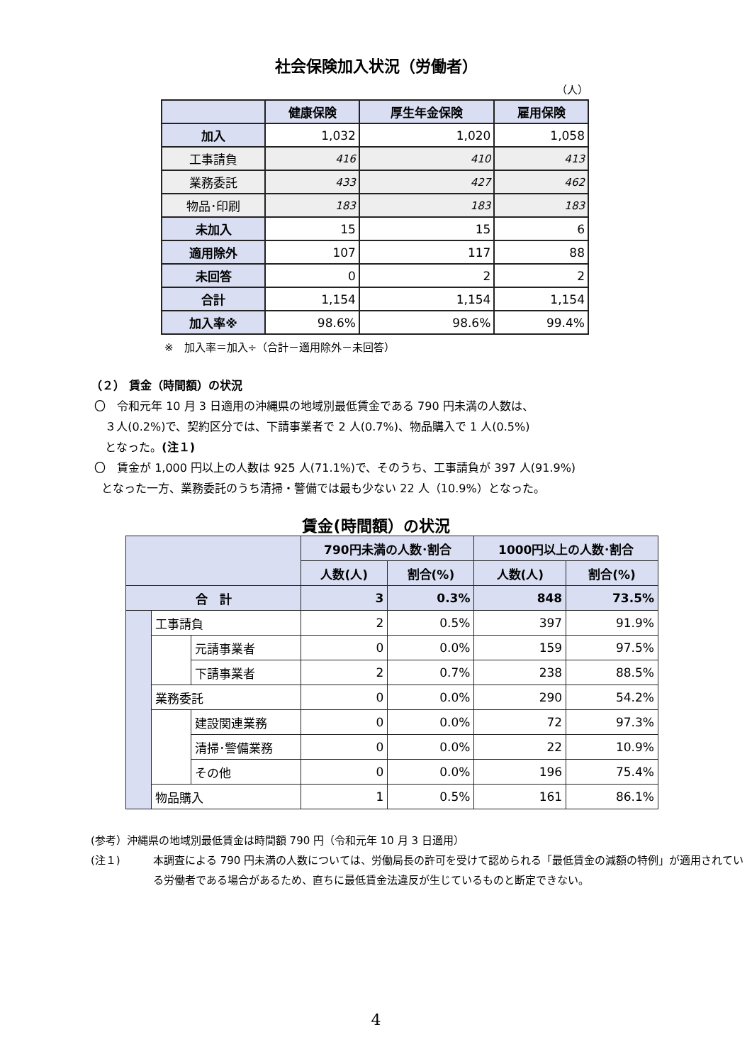社会保険加入状況（労働者）
（人）
| | 健康保険 | 厚生年金保険 | 雇用保険 |
| --- | --- | --- | --- |
| 加入 | 1,032 | 1,020 | 1,058 |
| 工事請負 | 416 | 410 | 413 |
| 業務委託 | 433 | 427 | 462 |
| 物品･印刷 | 183 | 183 | 183 |
| 未加入 | 15 | 15 | 6 |
| 適用除外 | 107 | 117 | 88 |
| 未回答 | 0 | 2 | 2 |
| 合計 | 1,154 | 1,154 | 1,154 |
| 加入率※ | 98.6% | 98.6% | 99.4% |
※　加入率＝加入÷（合計－適用除外－未回答）
（２） 賃金（時間額）の状況
〇　令和元年 10 月 3 日適用の沖縄県の地域別最低賃金である 790 円未満の人数は、
３人(0.2%)で、契約区分では、下請事業者で 2 人(0.7%)、物品購入で 1 人(0.5%)
となった。(注１)
〇　賃金が 1,000 円以上の人数は 925 人(71.1%)で、そのうち、工事請負が 397 人(91.9%)
となった一方、業務委託のうち清掃・警備では最も少ない 22 人（10.9%）となった。
賃金(時間額）の状況
| | | | 790円未満の人数･割合 | | 1000円以上の人数･割合 | |
| --- | --- | --- | --- | --- | --- | --- |
| | | | 人数(人) | 割合(%) | 人数(人) | 割合(%) |
| 合 計 | | | 3 | 0.3% | 848 | 73.5% |
| | 工事請負 | | 2 | 0.5% | 397 | 91.9% |
| | | 元請事業者 | 0 | 0.0% | 159 | 97.5% |
| | | 下請事業者 | 2 | 0.7% | 238 | 88.5% |
| | 業務委託 | | 0 | 0.0% | 290 | 54.2% |
| | | 建設関連業務 | 0 | 0.0% | 72 | 97.3% |
| | | 清掃･警備業務 | 0 | 0.0% | 22 | 10.9% |
| | | その他 | 0 | 0.0% | 196 | 75.4% |
| | 物品購入 | | 1 | 0.5% | 161 | 86.1% |
(参考）沖縄県の地域別最低賃金は時間額 790 円（令和元年 10 月 3 日適用）
(注１) 本調査による 790 円未満の人数については、労働局長の許可を受けて認められる「最低賃金の減額の特例」が適用されている労働者である場合があるため、直ちに最低賃金法違反が生じているものと断定できない。
4